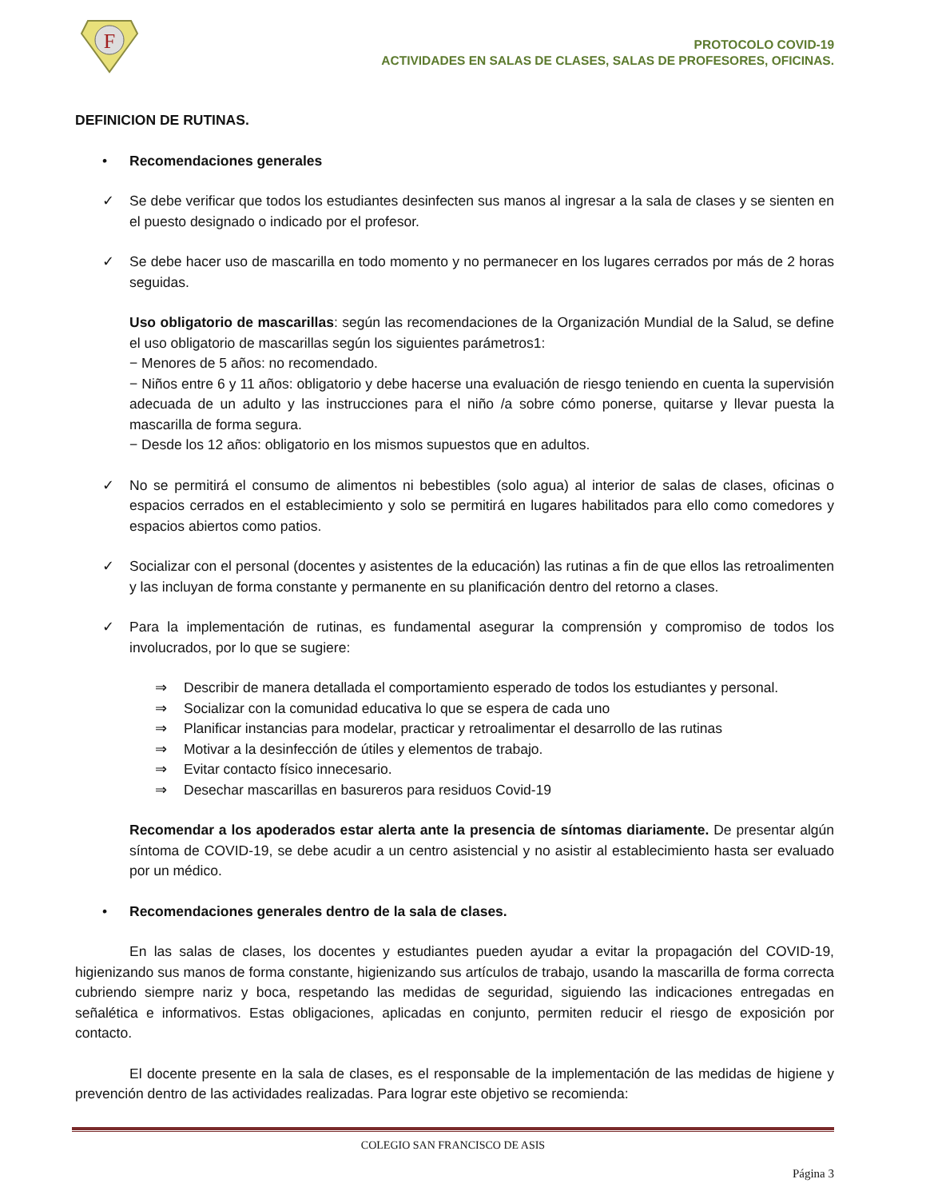F
PROTOCOLO COVID-19
ACTIVIDADES EN SALAS DE CLASES, SALAS DE PROFESORES, OFICINAS.
DEFINICION DE RUTINAS.
• Recomendaciones generales
✓ Se debe verificar que todos los estudiantes desinfecten sus manos al ingresar a la sala de clases y se sienten en el puesto designado o indicado por el profesor.
✓ Se debe hacer uso de mascarilla en todo momento y no permanecer en los lugares cerrados por más de 2 horas seguidas.
Uso obligatorio de mascarillas: según las recomendaciones de la Organización Mundial de la Salud, se define el uso obligatorio de mascarillas según los siguientes parámetros1:
− Menores de 5 años: no recomendado.
− Niños entre 6 y 11 años: obligatorio y debe hacerse una evaluación de riesgo teniendo en cuenta la supervisión adecuada de un adulto y las instrucciones para el niño /a sobre cómo ponerse, quitarse y llevar puesta la mascarilla de forma segura.
− Desde los 12 años: obligatorio en los mismos supuestos que en adultos.
✓ No se permitirá el consumo de alimentos ni bebestibles (solo agua) al interior de salas de clases, oficinas o espacios cerrados en el establecimiento y solo se permitirá en lugares habilitados para ello como comedores y espacios abiertos como patios.
✓ Socializar con el personal (docentes y asistentes de la educación) las rutinas a fin de que ellos las retroalimenten y las incluyan de forma constante y permanente en su planificación dentro del retorno a clases.
✓ Para la implementación de rutinas, es fundamental asegurar la comprensión y compromiso de todos los involucrados, por lo que se sugiere:
⇒ Describir de manera detallada el comportamiento esperado de todos los estudiantes y personal.
⇒ Socializar con la comunidad educativa lo que se espera de cada uno
⇒ Planificar instancias para modelar, practicar y retroalimentar el desarrollo de las rutinas
⇒ Motivar a la desinfección de útiles y elementos de trabajo.
⇒ Evitar contacto físico innecesario.
⇒ Desechar mascarillas en basureros para residuos Covid-19
Recomendar a los apoderados estar alerta ante la presencia de síntomas diariamente. De presentar algún síntoma de COVID-19, se debe acudir a un centro asistencial y no asistir al establecimiento hasta ser evaluado por un médico.
• Recomendaciones generales dentro de la sala de clases.
En las salas de clases, los docentes y estudiantes pueden ayudar a evitar la propagación del COVID-19, higienizando sus manos de forma constante, higienizando sus artículos de trabajo, usando la mascarilla de forma correcta cubriendo siempre nariz y boca, respetando las medidas de seguridad, siguiendo las indicaciones entregadas en señalética e informativos. Estas obligaciones, aplicadas en conjunto, permiten reducir el riesgo de exposición por contacto.
El docente presente en la sala de clases, es el responsable de la implementación de las medidas de higiene y prevención dentro de las actividades realizadas. Para lograr este objetivo se recomienda:
COLEGIO SAN FRANCISCO DE ASIS
Página 3